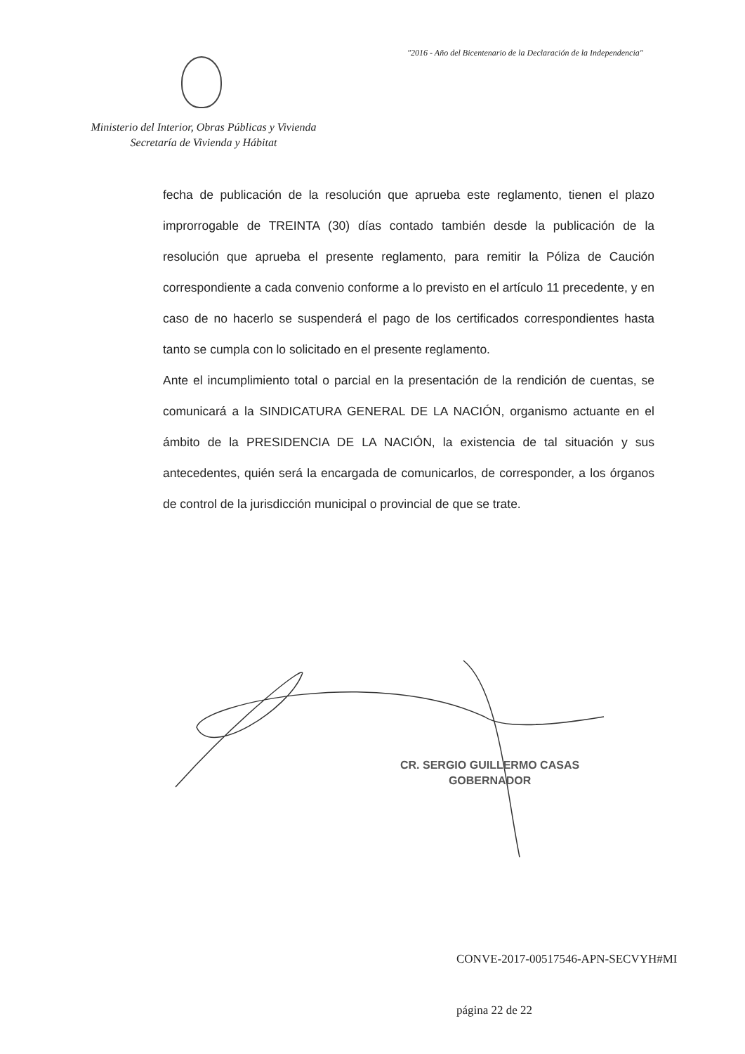"2016 - Año del Bicentenario de la Declaración de la Independencia"
Ministerio del Interior, Obras Públicas y Vivienda
Secretaría de Vivienda y Hábitat
fecha de publicación de la resolución que aprueba este reglamento, tienen el plazo improrrogable de TREINTA (30) días contado también desde la publicación de la resolución que aprueba el presente reglamento, para remitir la Póliza de Caución correspondiente a cada convenio conforme a lo previsto en el artículo 11 precedente, y en caso de no hacerlo se suspenderá el pago de los certificados correspondientes hasta tanto se cumpla con lo solicitado en el presente reglamento.
Ante el incumplimiento total o parcial en la presentación de la rendición de cuentas, se comunicará a la SINDICATURA GENERAL DE LA NACIÓN, organismo actuante en el ámbito de la PRESIDENCIA DE LA NACIÓN, la existencia de tal situación y sus antecedentes, quién será la encargada de comunicarlos, de corresponder, a los órganos de control de la jurisdicción municipal o provincial de que se trate.
CR. SERGIO GUILLERMO CASAS
GOBERNADOR
CONVE-2017-00517546-APN-SECVYH#MI
página 22 de 22